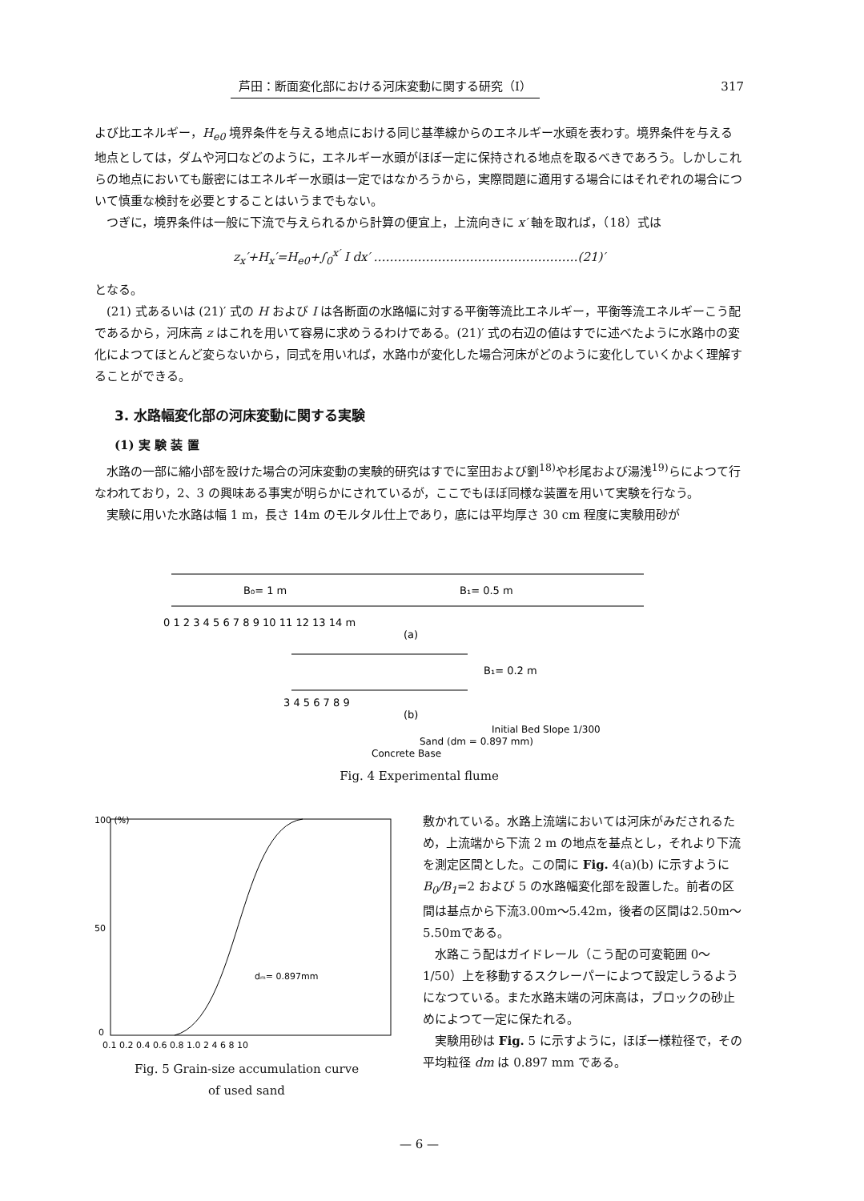芦田：断面変化部における河床変動に関する研究（I） 317
よび比エネルギー，H<sub>e0</sub> 境界条件を与える地点における同じ基準線からのエネルギー水頭を表わす。境界条件を与える地点としては，ダムや河口などのように，エネルギー水頭がほぼ一定に保持される地点を取るべきであろう。しかしこれらの地点においても厳密にはエネルギー水頭は一定ではなかろうから，実際問題に適用する場合にはそれぞれの場合について慎重な検討を必要とすることはいうまでもない。
つぎに，境界条件は一般に下流で与えられるから計算の便宜上，上流向きに x′ 軸を取れば，（18）式は
z<sub>x</sub>′+H<sub>x</sub>′=H<sub>e0</sub>+∫<sub>0</sub><sup>x′</sup> I dx′ ……………………………………………(21)′
となる。
(21) 式あるいは (21)′ 式の H および I は各断面の水路幅に対する平衡等流比エネルギー，平衡等流エネルギーこう配であるから，河床高 z はこれを用いて容易に求めうるわけである。(21)′ 式の右辺の値はすでに述べたように水路巾の変化によつてほとんど変らないから，同式を用いれば，水路巾が変化した場合河床がどのように変化していくかよく理解することができる。
3. 水路幅変化部の河床変動に関する実験
(1) 実 験 装 置
水路の一部に縮小部を設けた場合の河床変動の実験的研究はすでに室田および劉<sup>18)</sup>や杉尾および湯浅<sup>19)</sup>らによつて行なわれており，2、3 の興味ある事実が明らかにされているが，ここでもほぼ同様な装置を用いて実験を行なう。
実験に用いた水路は幅 1 m，長さ 14m のモルタル仕上であり，底には平均厚さ 30 cm 程度に実験用砂が
B₀= 1 m
B₁= 0.5 m
0 1 2 3 4 5 6 7 8 9 10 11 12 13 14 m
(a)
B₁= 0.2 m
3 4 5 6 7 8 9
(b)
Initial Bed Slope 1/300
Sand (dm = 0.897 mm)
Concrete Base
Fig. 4 Experimental flume
100 (%)
50
0
dₘ= 0.897mm
0.1 0.2 0.4 0.6 0.8 1.0 2 4 6 8 10
Fig. 5 Grain-size accumulation curve
of used sand
敷かれている。水路上流端においては河床がみだされるため，上流端から下流 2 m の地点を基点とし，それより下流を測定区間とした。この間に Fig. 4(a)(b) に示すように B<sub>0</sub>/B<sub>1</sub>=2 および 5 の水路幅変化部を設置した。前者の区間は基点から下流3.00m〜5.42m，後者の区間は2.50m〜5.50mである。
水路こう配はガイドレール（こう配の可変範囲 0〜1/50）上を移動するスクレーパーによつて設定しうるようになつている。また水路末端の河床高は，ブロックの砂止めによつて一定に保たれる。
実験用砂は Fig. 5 に示すように，ほぼ一様粒径で，その平均粒径 dm は 0.897 mm である。
— 6 —